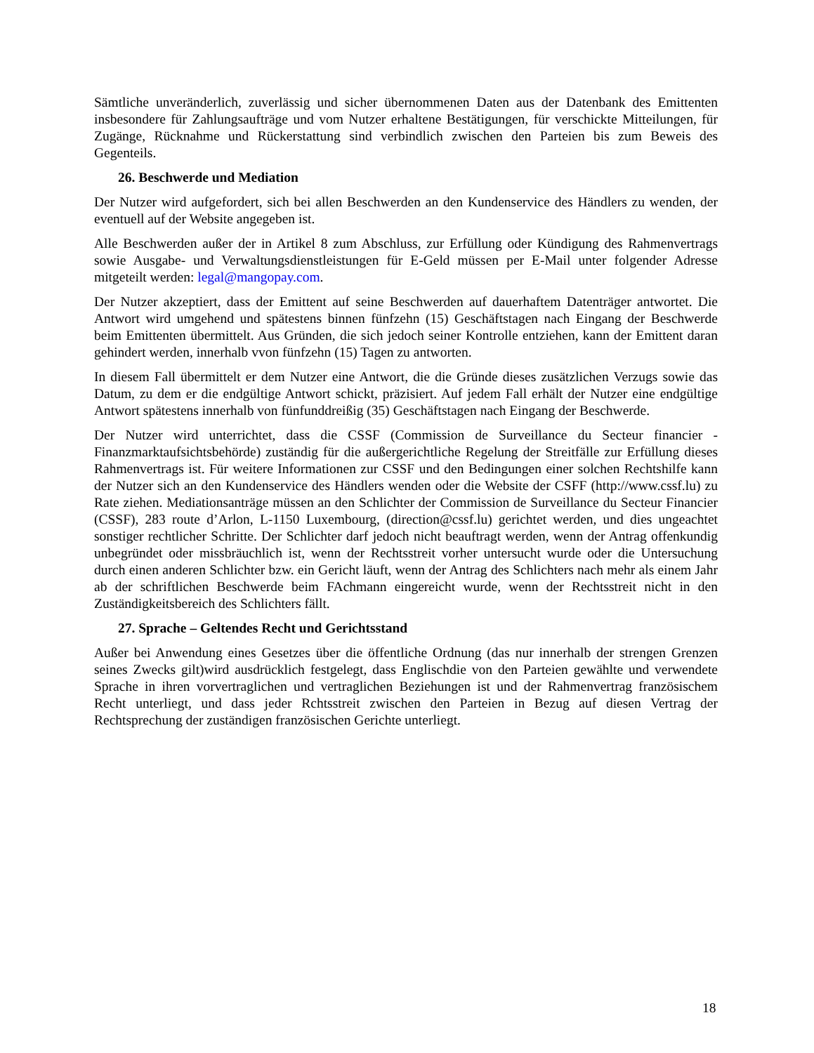Sämtliche unveränderlich, zuverlässig und sicher übernommenen Daten aus der Datenbank des Emittenten insbesondere für Zahlungsaufträge und vom Nutzer erhaltene Bestätigungen, für verschickte Mitteilungen, für Zugänge, Rücknahme und Rückerstattung sind verbindlich zwischen den Parteien bis zum Beweis des Gegenteils.
26. Beschwerde und Mediation
Der Nutzer wird aufgefordert, sich bei allen Beschwerden an den Kundenservice des Händlers zu wenden, der eventuell auf der Website angegeben ist.
Alle Beschwerden außer der in Artikel 8 zum Abschluss, zur Erfüllung oder Kündigung des Rahmenvertrags sowie Ausgabe- und Verwaltungsdienstleistungen für E-Geld müssen per E-Mail unter folgender Adresse mitgeteilt werden: legal@mangopay.com.
Der Nutzer akzeptiert, dass der Emittent auf seine Beschwerden auf dauerhaftem Datenträger antwortet. Die Antwort wird umgehend und spätestens binnen fünfzehn (15) Geschäftstagen nach Eingang der Beschwerde beim Emittenten übermittelt. Aus Gründen, die sich jedoch seiner Kontrolle entziehen, kann der Emittent daran gehindert werden, innerhalb vvon fünfzehn (15) Tagen zu antworten.
In diesem Fall übermittelt er dem Nutzer eine Antwort, die die Gründe dieses zusätzlichen Verzugs sowie das Datum, zu dem er die endgültige Antwort schickt, präzisiert. Auf jedem Fall erhält der Nutzer eine endgültige Antwort spätestens innerhalb von fünfunddreißig (35) Geschäftstagen nach Eingang der Beschwerde.
Der Nutzer wird unterrichtet, dass die CSSF (Commission de Surveillance du Secteur financier - Finanzmarktaufsichtsbehörde) zuständig für die außergerichtliche Regelung der Streitfälle zur Erfüllung dieses Rahmenvertrags ist. Für weitere Informationen zur CSSF und den Bedingungen einer solchen Rechtshilfe kann der Nutzer sich an den Kundenservice des Händlers wenden oder die Website der CSFF (http://www.cssf.lu) zu Rate ziehen. Mediationsanträge müssen an den Schlichter der Commission de Surveillance du Secteur Financier (CSSF), 283 route d’Arlon, L-1150 Luxembourg, (direction@cssf.lu) gerichtet werden, und dies ungeachtet sonstiger rechtlicher Schritte. Der Schlichter darf jedoch nicht beauftragt werden, wenn der Antrag offenkundig unbegründet oder missbräuchlich ist, wenn der Rechtsstreit vorher untersucht wurde oder die Untersuchung durch einen anderen Schlichter bzw. ein Gericht läuft, wenn der Antrag des Schlichters nach mehr als einem Jahr ab der schriftlichen Beschwerde beim FAchmann eingereicht wurde, wenn der Rechtsstreit nicht in den Zuständigkeitsbereich des Schlichters fällt.
27. Sprache – Geltendes Recht und Gerichtsstand
Außer bei Anwendung eines Gesetzes über die öffentliche Ordnung (das nur innerhalb der strengen Grenzen seines Zwecks gilt)wird ausdrücklich festgelegt, dass Englischdie von den Parteien gewählte und verwendete Sprache in ihren vorvertraglichen und vertraglichen Beziehungen ist und der Rahmenvertrag französischem Recht unterliegt, und dass jeder Rchtsstreit zwischen den Parteien in Bezug auf diesen Vertrag der Rechtsprechung der zuständigen französischen Gerichte unterliegt.
18